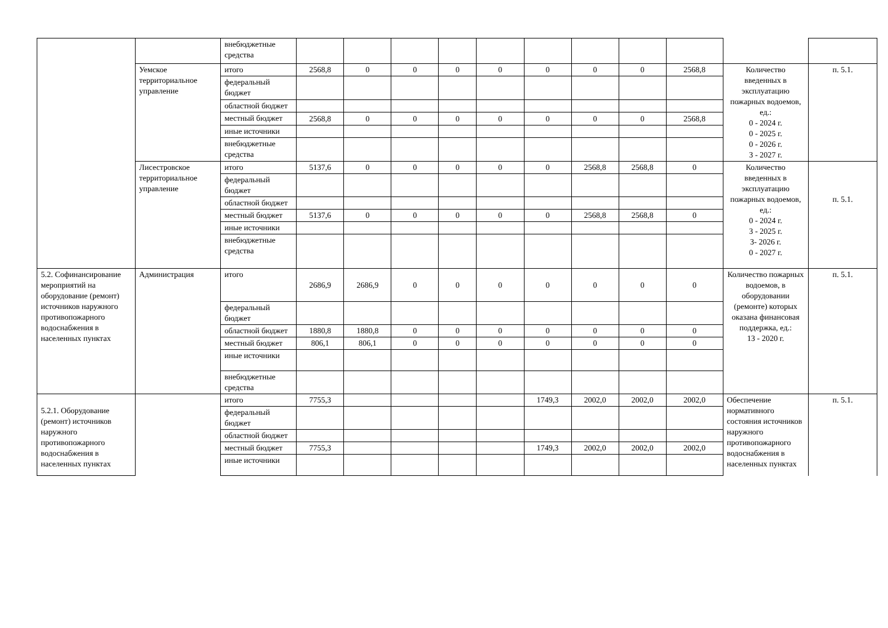| | | внебюджетные средства | | | | | | | | | | | |
| | Уемское территориальное управление | итого | 2568,8 | 0 | 0 | 0 | 0 | 0 | 0 | 0 | 2568,8 | Количество введенных в эксплуатацию пожарных водоемов, ед.: 0 - 2024 г. 0 - 2025 г. 0 - 2026 г. 3 - 2027 г. | п. 5.1. |
| | | федеральный бюджет | | | | | | | | | | | |
| | | областной бюджет | | | | | | | | | | | |
| | | местный бюджет | 2568,8 | 0 | 0 | 0 | 0 | 0 | 0 | 0 | 2568,8 | | |
| | | иные источники | | | | | | | | | | | |
| | | внебюджетные средства | | | | | | | | | | | |
| | Лисестровское территориальное управление | итого | 5137,6 | 0 | 0 | 0 | 0 | 0 | 2568,8 | 2568,8 | 0 | Количество введенных в эксплуатацию пожарных водоемов, ед.: 0 - 2024 г. 3 - 2025 г. 3- 2026 г. 0 - 2027 г. | п. 5.1. |
| | | федеральный бюджет | | | | | | | | | | | |
| | | областной бюджет | | | | | | | | | | | |
| | | местный бюджет | 5137,6 | 0 | 0 | 0 | 0 | 0 | 2568,8 | 2568,8 | 0 | | |
| | | иные источники | | | | | | | | | | | |
| | | внебюджетные средства | | | | | | | | | | | |
| 5.2. Софинансирование мероприятий на оборудование (ремонт) источников наружного противопожарного водоснабжения в населенных пунктах | Администрация | итого | 2686,9 | 2686,9 | 0 | 0 | 0 | 0 | 0 | 0 | 0 | Количество пожарных водоемов, в оборудовании (ремонте) которых оказана финансовая поддержка, ед.: 13 - 2020 г. | п. 5.1. |
| | | федеральный бюджет | | | | | | | | | | | |
| | | областной бюджет | 1880,8 | 1880,8 | 0 | 0 | 0 | 0 | 0 | 0 | 0 | | |
| | | местный бюджет | 806,1 | 806,1 | 0 | 0 | 0 | 0 | 0 | 0 | 0 | | |
| | | иные источники | | | | | | | | | | | |
| | | внебюджетные средства | | | | | | | | | | | |
| 5.2.1. Оборудование (ремонт) источников наружного противопожарного водоснабжения в населенных пунктах | | итого | 7755,3 | | | | | 1749,3 | 2002,0 | 2002,0 | 2002,0 | Обеспечение нормативного состояния источников наружного противопожарного водоснабжения в населенных пунктах | п. 5.1. |
| | | федеральный бюджет | | | | | | | | | | | |
| | | областной бюджет | | | | | | | | | | | |
| | | местный бюджет | 7755,3 | | | | | 1749,3 | 2002,0 | 2002,0 | 2002,0 | | |
| | | иные источники | | | | | | | | | | | |